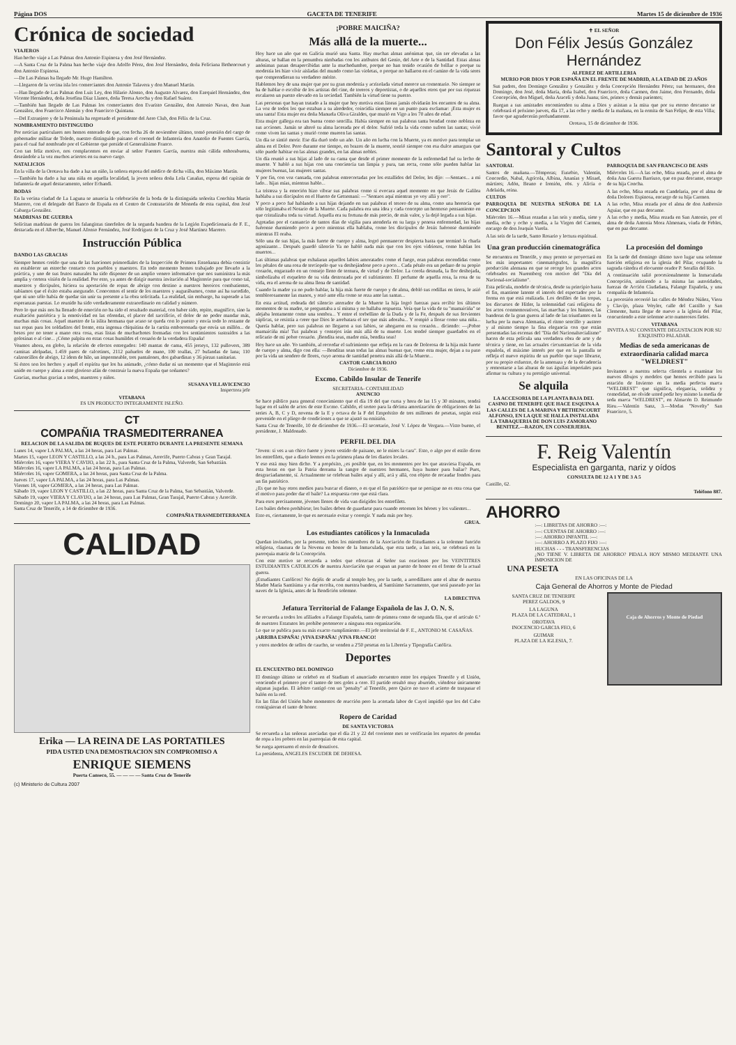Página DOS GACETA DE TENERIFE Martes 15 de diciembre de 1936
Crónica de sociedad
VIAJEROS
Han hecho viaje a Las Palmas don Antonio Espinosa y don José Hernández.
—A Santa Cruz de la Palma han hecho viaje don Adolfo Pérez, don José Hernández, doña Feliciana Bethencourt y don Antonio Espinosa.
—De Las Palmas ha llegado Mr. Hugo Hamilton.
—Llegaron de la vecina isla los comerciantes don Antonio Talavera y don Manuel Martín.
—Han llegado de Las Palmas don Luis Ley, don Hilario Alonso, don Augusto Alvarez, don Ezequiel Hernández, don Vicente Hernández, doña Josefina Díaz Llanos, doña Teresa Arocha y don Rafael Suárez.
—También han llegado de Las Palmas los comerciantes don Evaristo González, don Antonio Navas, don Juan González, don Francisco Alemán y don Francisco Quintana.
—Del Extranjero y de la Península ha regresado el presidente del Aero Club, don Félix de la Cruz.
NOMBRAMIENTO DISTINGUIDO
Por noticias particulares nos hemos enterado de que, con fecha 26 de noviembre último, tomó posesión del cargo de gobernador militar de Toledo, nuestro distinguido paisano el coronel de Infantería don Anatolio de Fuentes García, para el cual fué nombrado por el Gobierno que preside el Generalísimo Franco.
Con tan feliz motivo, nos complacemos en enviar al señor Fuentes García, nuestra más cálida enhorabuena, deseándole a la vez muchos aciertos en su nuevo cargo.
NATALICIOS
En la villa de la Orotava ha dado a luz un niño, la señora esposa del médico de dicha villa, don Máximo Martín.
—También ha dado a luz una niña en aquella localidad, la joven señora doña Lola Casañas, esposa del capitán de Infantería de aquel destacamento, señor Echandi.
BODAS
En la vecina ciudad de La Laguna se anuncia la celebración de la boda de la distinguida señorita Conchita Martín Marrero, con el delegado del Banco de España en el Centro de Contratación de Moneda de esta capital, don José Cabarga González.
MADRINAS DE GUERRA
Solicitan madrinas de guerra los falangistas tinerfeños de la segunda bandera de la Legión Expedicionaria de F. E., destacada en el Alberche, Manuel Afonso Fernández, José Rodríguez de la Cruz y José Martínez Marrero.
Instrucción Pública
DANDO LAS GRACIAS
Siempre hemos creído que una de las funciones primordiales de la Inspección de Primera Enseñanza debía consistir en establecer un estrecho contacto con pueblos y maestros. En todo momento hemos trabajado por llevarlo a la práctica, y uno de sus frutos naturales ha sido disponer de un amplio venero informativo que nos suministra la más amplia y certera visión de la realidad. Por esto, ya antes de dirigir nuestra invitación al Magisterio para que como tal, maestros y discípulos, hiciera su aportación de ropas de abrigo con destino a nuestros heroicos combatientes, sabíamos que el éxito estaba asegurado. Conocemos el sentir de los maestros y augurábamos, como así ha sucedido, que ni uno sólo había de quedar sin unir su presente a la obra solicitada. La realidad, sin embargo, ha superado a las esperanzas puestas. Lo reunido ha sido verdaderamente extraordinario en calidad y número.
Pero lo que más nos ha llenado de emoción no ha sido el resultado material, con haber sido, repito, magnífico, sino la exaltación patriótica y la emotividad en las ofrendas, el placer del sacrificio, el dolor de no poder mandar más, muchas más cosas. Aquel maestro de la islita hermana que acaso se queda con lo puesto y envía todo lo restante de sus ropas para los soldaditos del frente, esta ingenua chiquitina de la cartita emborronada que envía un millón... de besos por no tener a mano otra cosa, esas listas de muchachotes formadas con los sentimientos sustraídos a las golosinas o al cine... ¡Cómo palpita en estas cosas humildes el corazón de la verdadera España!
Veamos ahora, en globo, la relación de efectos entregados: 140 mantas de cama, 455 jerseys, 132 pullovers, 389 camisas afelpadas, 1.459 pares de calcetines, 2112 pañuelos de mano, 100 toallas, 27 bufandas de lana; 110 calzoncillos de abrigo, 12 idem de hilo, un impermeable, tres pantalones, dos gabardinas y 36 piezas sanitarias.
Si éstos son los hechos y aquél el espíritu que los ha animado, ¿cómo dudar ni un momento que el Magisterio está unido en cuerpo y alma a este glorioso afán de construir la nueva España que soñamos?
Gracias, muchas gracias a todos, maestros y niños.
SUSANA VILLAVICENCIO
Inspectora jefe
VITABANA
ES UN PRODUCTO INTEGRAMENTE ISLEÑO.
CT
COMPAÑIA TRASMEDITERRANEA
RELACION DE LA SALIDA DE BUQUES DE ESTE PUERTO DURANTE LA PRESENTE SEMANA
Lunes 14, vapor LA PALMA, a las 24 horas, para Las Palmas.
Martes 15, vapor LEON Y CASTILLO, a las 24 h., para Las Palmas, Arrecife, Puerto Cabras y Gran Tarajal.
Miércoles 16, vapor VIERA Y CAVIJO, a las 22 h., para Santa Cruz de la Palma, Valverde, San Sebastián.
Miércoles 16, vapor LA PALMA, a las 24 horas, para Las Palmas.
Miércoles 16, vapor GOMERA, a las 24 horas, para Santa Cruz de la Palma.
Jueves 17, vapor LA PALMA, a las 24 horas, para Las Palmas.
Viernes 18, vapor GOMERA, a las 24 horas, para Las Palmas.
Sábado 19, vapor LEON Y CASTILLO, a las 22 horas, para Santa Cruz de la Palma, San Sebastián, Valverde.
Sábado 19, vapor VIERA Y CLAVIJO, a las 24 horas, para Las Palmas, Gran Tarajal, Puerto Cabras y Arrecife.
Domingo 20, vapor LA PALMA, a las 24 horas, para Las Palmas.
Santa Cruz de Tenerife, a 14 de diciembre de 1936.
COMPAÑIA TRASMEDITERRANEA
CALIDAD
Erika — LA REINA DE LAS PORTATILES
PIDA USTED UNA DEMOSTRACION SIN COMPROMISO A
ENRIQUE SIEMENS
Puerta Canseco, 55. — — — — Santa Cruz de Tenerife
¡POBRE MAICIÑA?
Más allá de la muerte...
Hoy hace un año que en Galicia murió una Santa. Hay muchas almas anónimas que, sin ser elevadas a las alturas, se hallan en la penumbra nimbadas con los atributos del Genio, del Arte o de la Santidad. Estas almas anónimas pasan desapercibidas ante la muchedumbre, porque no han tenido ocasión de brillar o porque su modestia les hizo vivir aisladas del mundo como las violetas, o porque no hallaron en el camino de la vida seres que comprendieran su verdadero mérito.
Hablemos hoy de una mujer que por su gran modestia y acrisolada virtud merece un comentario. No siempre se ha de hablar o escribir de los artistas del cine, de toreros y deportistas, o de aquellos otros que por sus riquezas escalaron un puesto elevado en la sociedad. También la virtud tiene su puesto.
Las personas que hayan tratado a la mujer que hoy motiva estas líneas jamás olvidarán los encantos de su alma. La voz de todos los que estaban a su alrededor, coincidía siempre en un punto para exclamar: ¡Esta mujer es una santa! Esta mujer era doña Manuela Oliva Giraldes, que murió en Vigo a los 70 años de edad.
Esta mujer gallega era tan buena como sencilla. Había siempre en sus palabras tanta bondad como nobleza en sus acciones. Jamás se alteró su alma lacerada por el dolor. Sufrió toda la vida como sufren las santas; vivió como viven las santas y murió como mueren las santas.
Un día se sintió morir. Ese día duró todo un año. Un año en lucha con la Muerte, ya es motivo para templar un alma en el Dolor. Pero durante ese tiempo, en brazos de la muerte, sonrió siempre con esa dulce amargura que sólo puede habitar en las almas grandes, en las almas nobles.
Un día reunió a sus hijas al lado de su cama que desde el primer momento de la enfermedad fué su lecho de muerte. Y habló a sus hijas con una conciencia tan limpia y pura, tan recta, como sólo pueden hablar las mujeres buenas, las mujeres santas.
Y por fin, con voz cansada, con palabras entrecortadas por los estallidos del Dolor, les dijo: —Sentaos... a mi lado... hijas mías, mientras hablo...
La tristeza y la emoción hizo vibrar sus palabras como si evocara aquel momento en que Jesús de Galilea hablaba a sus discípulos en el Huerto de Getsemaní: —"Sentaos aquí mientras yo voy allá y oro".
Y poco a poco fué hablando a sus hijas dejando en sus palabras el tesoro de su alma, como una herencia que sólo legitimaba el Notario de la Muerte. Cada palabra era una idea y cada concepto un hermoso pensamiento en que cristalizaba toda su virtud. Aquella era su fortuna de más precio, de más valor, y la dejó legada a sus hijas.
Agotadas por el cansancio de tantos días de vigilia para atenderla en su larga y penosa enfermedad, las hijas fuéronse durmiendo poco a poco mientras ella hablaba, como los discípulos de Jesús fuéronse durmiendo mientras El oraba.
Sólo una de sus hijas, la más fuerte de cuerpo y alma, logró permanecer despierta hasta que terminó la charla agonizante... Después guardó silencio Ya no habló nada más que con los ojos vidriosos, como hablan los muertos...
Las últimas palabras que exhalaran aquellos labios amoratados como el fuego, eran palabras encendidas como los pétalos de una rosa de terciopelo que va deshojándose poco a poco... Cada pétalo era un pedazo de su propio corazón, engarzado en un consejo lleno de ternura, de virtud y de Dolor. La corola desnuda, la flor deshojada, simbolizaba el esqueleto de su vida destrozada por el sufrimiento. El perfume de aquella rosa, la rosa de su vida, era el aroma de su alma llena de santidad.
Cuando la madre ya no pudo hablar, la hija más fuerte de cuerpo y de alma, dobló sus rodillas en tierra, le asió temblorosamente las manos, y rezó ante ella como se reza ante las santas...
En esta actitud, rodeada del silencio aterrador de la Muerte la hija logró fuerzas para recibir los últimos momentos de su madre, se preguntaba a sí misma y no hallaba respuesta. Veía que la vida de su "mamaiciña" se alejaba lentamente como una sombra... Y entre el torbellino de la Duda y de la Fe, después de sus fervientes súplicas, se resistía a creer que Dios le arrebatara el ser que más adoraba... Y rompió a llorar como una niña... Quería hablar, pero sus palabras no llegaron a sus labios, se ahogaron en su corazón... diciendo: —¡Pobre mamaiciña mía! Tus palabras y consejos irán más allá de tu muerte. Los tendré siempre guardados en el relicario de mi pobre corazón. ¡Bendita seas, madre mía, bendita seas!
Hoy hace un año. Yo también, al recordar el sufrimiento que refleja en la cara de Dolorosa de la hija más fuerte de cuerpo y alma, digo con ella: —Benditas sean todas las almas buenas que, como esta mujer, dejan a su paso por la vida un sendero de flores, cuyo aroma de santidad penetra más allá de la Muerte...
CASTOR GARCIA ROJO
Diciembre de 1936.
Excmo. Cabildo Insular de Tenerife
SECRETARIA- CONTABILIDAD
ANUNCIO
Se hace público para general conocimiento que el día 19 del que cursa y hora de las 15 y 30 minutos, tendrá lugar en el salón de actos de este Excmo. Cabildo, el sorteo para la décima amortización de obligaciones de las series A, B, C y D, novena de la E y octava de la F del Empréstito de tres millones de pesetas, según está prevenido en el pliego de condiciones a que se ajustó su emisión.
Santa Cruz de Tenerife, 10 de diciembre de 1936.—El secretario, José V. López de Vergara.—Visto bueno, el presidente, J. Maldonado.
PERFIL DEL DIA
"Joven: si ves a un chico fuerte y joven vestido de paisano, no le mires la cara". Esto, o algo por el estilo dicen los entrefilets, que a diario leemos en la primera plana de los diarios locales.
Y eso está muy bien dicho. Y a propósito, ¿es posible que, en los momentos por los que atraviesa España, en esta horas en que la Patria derrama la sangre de nuestros hermanos, haya humor para bailar? Pues, desgraciadamente, sí. Actualmente se celebran bailes aquí y allí, acá y allá, con objeto de recaudar fondos para un fin patriótico.
¿Es que no hay otros medios para buscar el dinero, o es que el fin patriótico que se persigue no es otra cosa que el motivo para poder dar el baile? La respuesta creo que está clara.
Para esos precisamente, jóvenes llenos de vida van dirigidos los entrefilets.
Los bailes deben prohibirse; los bailes deben de guardarse para cuando retornen los héroes y los valientes...
Esto es, ciertamente, lo que es necesario evitar y corregir. Y nada más por hoy.
GRUA.
Los estudiantes católicos y la Inmaculada
Quedan invitados, por la presente, todos los miembros de la Asociación de Estudiantes a la solemne función religiosa, clausura de la Novena en honor de la Inmaculada, que esta tarde, a las seis, se celebrará en la parroquia matriz de la Concepción.
Con este motivo se recuerda a todos que ofrezcan al Señor sus oraciones por los VEINTITRES ESTUDIANTES CATOLICOS de nuestra Asociación que ocupan un puesto de honor en el frente de la actual guerra.
¡Estudiantes Católicos! No dejéis de acudir al templo hoy, por la tarde, a arrodillaros ante el altar de nuestra Madre María Santísima y a dar escolta, con nuestra bandera, al Santísimo Sacramento, que será paseado por las naves de la Iglesia, antes de la Bendición solemne.
LA DIRECTIVA
Jefatura Territorial de Falange Española de las J. O. N. S.
Se recuerda a todos los afiliados a Falange Española, tanto de primera como de segunda fila, que el artículo 6.º de nuestros Estatutos les prohibe pertenecer a ninguna otra organización.
Lo que se publica para su más exacto cumplimiento.—El jefe territorial de F. E., ANTONIO M. CASAÑAS.
¡ARRIBA ESPAÑA! ¡VIVA ESPAÑA! ¡VIVA FRANCO!
y otros modelos de sellos de caucho, se venden a 2'50 pesetas en la Librería y Tipografía Católica.
Deportes
EL ENCUENTRO DEL DOMINGO
El domingo último se celebró en el Stadium el anunciado encuentro entre los equipos Tenerife y el Unión, venciendo el primero por el tanteo de tres goles a cero. El partido resultó muy aburrido, viéndose únicamente algunas jugadas. El árbitro castigó con un "penalty" al Tenerife, pero Quico no tuvo el acierto de traspasar el balón en la red.
En las filas del Unión hubo momentos de reacción pero la acertada labor de Cayol impidió que los del Cabo consiguieran el tanto de honor.
Ropero de Caridad
DE SANTA VICTORIA
Se recuerda a las señoras asociadas que el día 21 y 22 del corriente mes se verificarán los repartos de prendas de ropa a los pobres en las parroquias de esta capital.
Se ruega apresuren el envío de donativos.
La presidenta, ANGELES ESCUDER DE DEHESA.
✝ EL SEÑOR
Don Félix Jesús González Hernández
ALFEREZ DE ARTILLERIA
MURIO POR DIOS Y POR ESPAÑA EN EL FRENTE DE MADRID, A LA EDAD DE 23 AÑOS
Sus padres, don Domingo González y González y doña Concepción Hernández Pérez; sus hermanos, don Domingo, don José, doña María, doña Isabel, don Francisco, doña Carmen, don Jaime, don Fernando, doña Concepción, don Miguel, doña Araceli y doña Juana; tíos, primos y demás parientes;
Ruegan a sus amistades encomienden su alma a Dios y asistan a la misa que por su eterno descanso se celebrará el próximo jueves, día 17, a las ocho y media de la mañana, en la ermita de San Felipe, de esta Villa; favor que agradecerán profundamente.
Orotava, 15 de diciembre de 1936.
Santoral y Cultos
SANTORAL
Santos de mañana.—Témporas; Eusebio, Valentín, Concordio, Nabal, Agrícola, Albina, Ananías y Misael, mártires; Adón, Beano e Irenión, obs. y Alicia o Adelaida, reina.
CULTOS
PARROQUIA DE NUESTRA SEÑORA DE LA CONCEPCION
Miércoles 16.—Misas rezadas a las seis y media, siete y media, ocho y ocho y media, a la Virgen del Carmen, encargo de don Joaquín Varela.
A las seis de la tarde, Santo Rosario y lectura espiritual.
PARROQUIA DE SAN FRANCISCO DE ASIS
Miércoles 16.—A las ocho, Misa rezada, por el alma de doña Ana Guerra Barriuso, que en paz descanse, encargo de su hija Concha.
A las ocho, Misa rezada en Candelaria, por el alma de doña Dolores Espinosa, encargo de su hija Carmen.
A las ocho, Misa rezada por el alma de don Ambrosio Aguiar, que en paz descanse.
A las ocho y media, Misa rezada en San Antonio, por el alma de doña Antonia Mora Almenara, viuda de Febles, que en paz descanse.
Una gran producción cinematográfica
Se encuentra en Tenerife, y muy pronto se proyectará en los más importantes cinematógrafos, la magnífica producción alemana en que se recoge los grandes actos celebrados en Nuremberg con motivo del "Día del Nacional-socialismo".
Esta película, modelo de técnica, desde su principio hasta el fin, mantiene latente el interés del espectador por la forma en que está realizada. Los desfiles de las tropas, los discursos de Hitler, la solemnidad casi religiosa de los actos conmemorativos, las marchas y los himnos, las banderas de la gran guerra al lado de las triunfantes en la lucha por la nueva Alemania, el ritmo sencillo y austero y al mismo tiempo la fina elegancia con que están presentadas las escenas del "Día del Nacionalsocialismo" hacen de esta película una verdadera obra de arte y de técnica y tiene, en las actuales circunstancias de la vida española, el máximo interés por que en la pantalla se refleja el nuevo espíritu de un pueblo que supo librarse, por su propio esfuerzo, de la amenaza y de la decadencia y remontarse a las alturas de sus águilas imperiales para afirmar su cultura y su prestigio universal.
Se alquila
LA ACCESORIA DE LA PLANTA BAJA DEL CASINO DE TENERIFE QUE HACE ESQUINA A LAS CALLES DE LA MARINA Y BETHENCOURT ALFONSO, EN LA QUE SE HALLA INSTALADA LA TABAQUERIA DE DON LUIS ZAMORANO BENITEZ.—RAZON, EN CONSERJERIA.
La procesión del domingo
En la tarde del domingo último tuvo lugar una solemne función religiosa en la iglesia del Pilar, ocupando la sagrada cátedra el elocuente orador P. Serafín del Río.
A continuación salió procesionalmente la Inmaculada Concepción, asistiendo a la misma las autoridades, fuerzas de Acción Ciudadana, Falange Española, y una compañía de Infantería.
La procesión recorrió las calles de Méndez Núñez, Viera y Clavijo, plaza Weyler, calle del Castillo y San Clemente, hasta llegar de nuevo a la iglesia del Pilar, concurriendo a este solemne acto numerosos fieles.
VITABANA
INVITA A SU CONSTANTE DEGUSTACION POR SU EXQUISITO PALADAR.
Medias de seda americanas de extraordinaria calidad marca "WELDREST"
Invitamos a nuestra selecta clientela a examinar los nuevos dibujos y modelos que hemos recibido para la estación de Invierno en la media perfecta marca "WELDREST" que significa, elegancia, solidez y comodidad, no olvide usted pedir hoy mismo la media de seda marca "WELDREST", en Almacén D. Reimundo Rieu.—Valentín Sanz, 3.—Modas "Novelty" San Francisco, 5.
F. Reig Valentín
Especialista en garganta, nariz y oídos
CONSULTA DE 12 A 1 Y DE 3 A 5
Castillo, 62.
Teléfono 887.
AHORRO
:—: LIBRETAS DE AHORRO :—:
:—: CUENTAS DE AHORRO :—:
:—: AHORRO INFANTIL :—:
:—: AHORRO A PLAZO FIJO :—:
HUCHAS - - - TRANSFERENCIAS
¿NO TIENE V. LIBRETA DE AHORRO? PIDALA HOY MISMO MEDIANTE UNA IMPOSICION DE
UNA PESETA
EN LAS OFICINAS DE LA
Caja General de Ahorros y Monte de Piedad
SANTA CRUZ DE TENERIFE
PEREZ GALDOS, 9
LA LAGUNA
PLAZA DE LA CATEDRAL, 1
OROTAVA
INOCENCIO GARCIA FEO, 6
GUIMAR
PLAZA DE LA IGLESIA, 7.
Caja de Ahorros y Monte de Piedad
(c) Ministerio de Cultura 2007